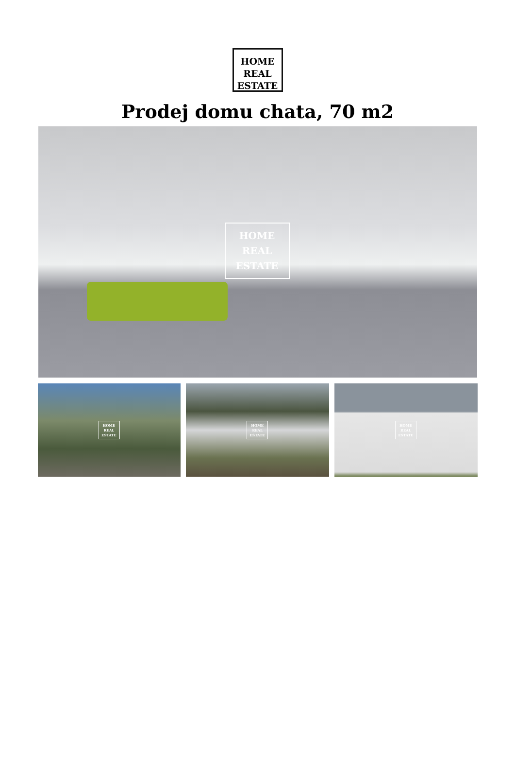HOME
REAL
ESTATE
Prodej domu chata, 70 m2
HOME
REAL
ESTATE
HOME
REAL
ESTATE
HOME
REAL
ESTATE
HOME
REAL
ESTATE